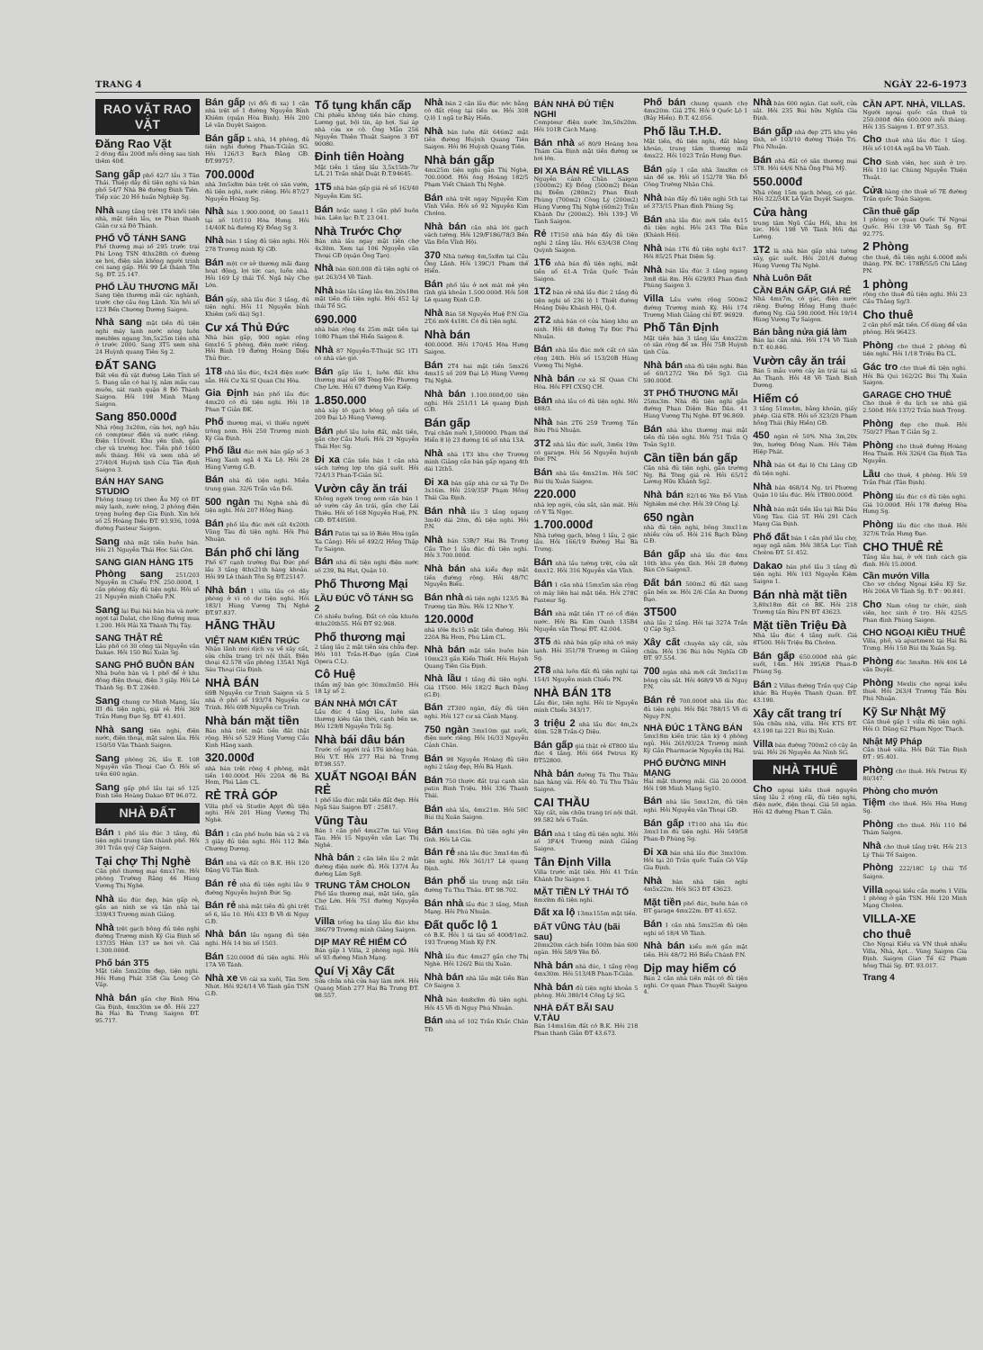TRANG 4 NGÀY 22-6-1973
RAO VẶT RAO VẶT
Đăng Rao Vặt
2 dòng đầu 200đ mỗi dòng sau tính thêm 40đ.
Sang gấp phố 42/7 lầu 3 Tân Thái. Thiệp dây đủ tiện nghi và bàn phố 54/7 Nhà Bè đường Đinh Tiên. Tiếp xúc 20 Hồ huấn Nghiệp Sg.
Nhà sang tầng trệt 1T4 khối tiện nhà, mặt tiền lầu, xe Phan thanh Giản cư xá Đô Thành.
PHỐ VÕ TÁNH SANG
Phố thương mại số 295 trước trại Phi Long TSN 4thx28th có đường xe hơi, điện sản không người trình coi sang gấp. Hỏi 99 Lê thánh Tôn Sg. ĐT. 25.147.
PHỐ LẦU THƯƠNG MÃI
Sang tiện thương mãi các nghành, trước chợ cầu ông Lãnh. Xin hỏi số 123 Bến Chương Dương Saigon.
Nhà sang mặt tiền đủ tiện nghi máy lạnh nước nóng luôn meubles ngang 3m,5x25m tiện nhà ở trước 2000. Sang 3T5 xem nhà 24 Huỳnh quang Tiên Sg 2.
ĐẤT SANG
Đất vên đủ vật đường Liên Tỉnh số 5. Đang sẵn có hai lý, nằm mấu cau muôn, sát ranh quận 8 Đô Thành Saigon. Hỏi 198 Minh Mạng Saigon.
Sang 850.000đ
Nhà rộng 3x20m, cửa hơi, ngõ hậu có compteur điện và nước riêng. Điện 110volt. Khu yên tĩnh, gần chợ và trường học. Tiền phố 1600 mỗi tháng. Hỏi và xem nhà số 27/40/4 Huỳnh tịnh Của Tân định Saigon 3.
BÁN HAY SANG STUDIO
Phòng trang trí theo Âu Mỹ có ĐT máy lạnh, nước nóng, 2 phòng điện trọng buồng đẹp Gia Định. Xin hỏi số 25 Hoàng Diệu ĐT. 93.936, 109A đường Pasteur Saigon.
Sang nhà mặt tiền buôn bán. Hỏi 21 Nguyễn Thái Học Sài Gòn.
SANG GIAN HÀNG 1T5
Phòng sang 251/203 Nguyễn m Chiểu P.N. 250.000đ, 1 căn phòng đầy đủ tiện nghi. Hỏi số 21 Nguyễn minh Chiểu P.N.
Sang lại Đại bài bán bia và nước ngọt tại Dalat, cho lũng đường mua 1.200. Hỏi Hải Xã Thành Thị Tây.
SANG THẬT RẺ
Lâu phố có 30 công tài Nguyễn văn Dakao. Hỏi 150 Bùi Xuân Sg.
SANG PHỐ BUÔN BÁN
Nhà buôn bán và 1 phố để ở khu đông điện thoại, điện 3 giây. Hỏi Lê Thánh Sg. Đ.T. 23640.
Sang chung cư Minh Mạng, lầu III đủ tiện nghi, giá rẻ. Hỏi 369 Trần Hưng Đạo Sg. ĐT 41.401.
Nhà sang tiện nghi, điện nước, điện thoại, mặt salon lầu. Hỏi 150/50 Văn Thành Saigon.
Sang phòng 26, lầu E. 108 Nguyễn văn Thoại Cao Ô. Hỏi số trên 600 ngàn.
Sang gấp phố lầu tại số 125 Đinh tiên Hoàng Dakao ĐT 96.072.
NHÀ ĐẤT
Bán 1 phố lầu đúc 3 tầng, đủ tiện nghi trung tâm thành phố. Hỏi 391 Trần quý Cáp Saigon.
Tại chợ Thị Nghè
Căn phố thương mại 4mx17m. Hỏi phòng Trường Răng 46 Hùng Vương Thị Nghè.
Nhà lầu đúc đẹp, bán gấp rẻ, gần an ninh xe và tận nhà tại 339/43 Trương minh Giảng.
Nhà trệt gạch bông đủ tiện nghi đường Trương minh Ký Gia Định số 137/35 Hẻm 137 xe hơi vô. Giá 1.300.000đ.
Phố bán 3T5
Mặt tiền 5mx20m đẹp, tiện nghi. Hỏi Hưng Phát 358 Gia Long Gò Vấp.
Nhà bán gần chợ Bình Hòa Gia Định, 4mx30m xe đỗ. Hỏi 227 Bà Hai Bà Trưng Saigon ĐT. 95.717.
Bán gấp (vì đổi đi xa) 1 căn nhà trệt số 1 đường Nguyễn Bỉnh Khiêm (quận Hòa Bình). Hỏi 200 Lê văn Duyệt Saigon.
Bán gấp L nhà, 14 phòng, đủ tiện nghi đường Phan-T-Giản SG. Hỏi 126/13 Bạch Đằng GĐ. ĐT.99757.
700.000đ
nhà 3m5x8m bán trệt có sân vườn, đủ tiện nghi, nước riêng. Hỏi 87/27 Nguyễn Hoàng Sg.
Nhà bán 1.900.000đ, 00 5mx11 tại số 10/110 Hòa Hưng. Hỏi 14/40K bà đường Kỳ Đồng Sg 3.
Nhà bán 1 tầng đủ tiện nghi. Hỏi 278 Trương minh Ký GĐ.
Bán một cơ sở thương mãi đang hoạt động, lợi tức cao, luôn nhà. Hỏi 169 Lý thái Tổ. Ngã bảy Chợ Lớn.
Bán gấp, nhà lầu đúc 3 tầng, đủ tiện nghi. Hỏi 11 Nguyễn bỉnh Khiêm (nối dài) Sg1.
Cư xá Thủ Đức
Nhà bán gấp, 900 ngàn rộng 6mx16 5 phòng, điện nước riêng. Hỏi Bình 19 đường Hoàng Diệu Thủ Đức.
1T8 nhà lầu đúc, 4x24 điện nước sẵn. Hỏi Cư Xá Sĩ Quan Chí Hòa.
Gia Định bán phố lầu đúc 4mx20 có đủ tiện nghi. Hỏi 18 Phan T Giản ĐK.
Phố thương mại, vì thiếu người trông nom. Hỏi 250 Trương minh Ký Gia Định.
Phố lầu đúc mới bán gấp số 3 Hàng Xanh ngã 4 Xa Lộ. Hỏi 28 Hùng Vương G.Đ.
Bán nhà đủ tiện nghi. Miễn trung gian. 32/6 Trần văn Đổi.
500 ngàn Thị Nghè nhà đủ tiện nghi. Hỏi 207 Hồng Bàng.
Bán phố lầu đúc mới cất 4x20th Vũng Tàu đủ tiện nghi. Hỏi Phú Nhuận.
Bán phố chi lăng
Phố 67 cạnh trường Đại Đức phố lầu 3 tầng 4thx21th hàng khoản. Hỏi 99 Lê thánh Tôn Sg ĐT.25147.
Nhà bán 1 villa lầu có dãy phòng ở vì có dư tiện nghi. Hỏi 183/1 Hùng Vương Thị Nghè ĐT.97.837.
HÃNG THẦU
VIỆT NAM KIẾN TRÚC
Nhận lãnh mọi dịch vụ về xây cất, sửa chữa trang trí nội thất. Điện thoại 42.578 văn phòng 135A1 Ngã Sáu Thoại Gia Định.
NHÀ BÁN
69B Nguyễn cư Trinh Saigon và 5 nhà ở phố số 193/74 Nguyễn cư Trinh. Hỏi 69B Nguyễn cư Trinh.
Nhà bán mặt tiền
Bán nhà trệt mặt tiền đất thật rộng. Hỏi số 529 Hùng Vương Cầu Kinh Hãng xanh.
320.000đ
nhà bán trệt rộng 4 phòng, mặt tiền 140.000đ. Hỏi 220A đệ Bà Hom, Phú Lâm CL.
RẺ TRẢ GÓP
Villa phố và Studio Appt đủ tiện nghi. Hỏi 201 Hùng Vương Thị Nghè.
Bán 1 căn phố buôn bán và 2 và 3 giây đủ tiện nghi. Hỏi 112 Bến Chương Dương.
Bán nhà và đất có B.K. Hỏi 120 Đặng Vũ Tân Bình.
Bán rẻ nhà đủ tiện nghi lầu 9 đường Nguyễn huỳnh Đức Sg.
Bán rẻ nhà mặt tiền đủ ghi trệt số 6, lầu 10. Hỏi 433 Đ Võ di Nguy G.Đ.
Nhà bán lầu ngang đủ tiện nghi. Hỏi 14 bis số 1503.
Bán 520.000đ đủ tiện nghi. Hỏi 17A Võ Tánh.
Nhà xe Võ cái xa xuôi, Tân Sơn Nhứt. Hỏi 924/14 Võ Tánh gần TSN G.Đ.
Tố tụng khẩn cấp
Chi phiếu không tiền bảo chứng. Lương gạt, bội tín, áp hợi. Sai áp nhà cửa xe cộ. Ông Mẫn 256 Nguyễn Thiện Thuật Saigon 3 ĐT 90080.
Đinh tiên Hoàng
Mặt tiền 1 tầng lầu 3,5x15th-7tr L/L 21 Trần nhật Duật Đ.T.94645.
1T5 nhà bán gấp giá rẻ số 163/40 Nguyễn Kim SG.
Bán hoặc sang 1 căn phố buôn bán. Liên lạc Đ.T. 23 041.
Nhà Trước Chợ
Bán nhà lầu ngay mặt tiền chợ 4x30m. Xem tại 106 Nguyễn văn Thoại GĐ (quận Ông Tạo).
Nhà bán 600.000 đủ tiện nghi có gạt 263/34 Võ Tánh.
Nhà bán lầu tầng lầu 4m.20x18m mặt tiền đủ tiện nghi. Hỏi 452 Lý thái Tổ SG.
690.000
nhà bán rộng 4x 25m mặt tiền tại 1080 Phạm thế Hiển Saigon 8.
Nhà 87 Nguyễn-T-Thuật SG 1T1 có nhà vào gió.
Bán gấp lầu 1, luôn đất khu thương mại số 98 Tòng Đốc Phương Chợ Lớn. Hỏi 67 đường Vạn Kiếp.
1.850.000
nhà xây tô gạch bông gỗ tiền số 209 Đại Lộ Hùng Vương.
Bán phố lầu luôn đất, mặt tiền, gần chợ Cầu Muối. Hỏi 29 Nguyễn Thái Học Sg.
Đi xa Cần tiền bán 1 căn nhà vách tường lợp tôn giá suốt. Hỏi 724/13 Phan-T-Giản SG.
Vườn cây ăn trái
Không người trong nom cần bán 1 sở vườn cây ăn trái, gần chợ Lái Thiêu. Hỏi số 168 Nguyễn Huệ, PN. GĐ. ĐT.40500.
Bán Patin tại xa lộ Biên Hòa (gần Xa Cảng). Hỏi số 492/2 Hồng Thập Tự Saigon.
Bán nhà đủ tiện nghi điện nước số 239, Bà Hạt, Quận 10.
Phố Thương Mại
LẦU ĐÚC VÕ TÁNH SG 2
Có nhiều buồng. Đất có cửa khuôn 4thx20th55. Hỏi ĐT 92.968.
Phố thương mại
2 tầng lầu 2 mặt tiền sửa chữa đẹp. Hỏi 101 Trần-H-Đạo (gần Ciné Opera C.L).
Cô Huệ
thẩm mỹ bán góc 30mx3m50. Hỏi 18 Lý số 2.
BÁN NHÀ MỚI CẤT
Lầu đúc 4 tầng lầu, luôn sàn thương kiêu tân thời, cạnh bến xe. Hỏi 129/8 Nguyễn Trãi Sg.
Nhà bái dâu bán
Trước cổ người trả 1T6 không bán. Hỏi V.T. Hỏi 277 Hai bà Trưng ĐT.98.557.
XUẤT NGOẠI BÁN RẺ
1 phố lầu đúc mặt tiền đất đẹp. Hỏi Ngã Sáu Saigon ĐT : 25817.
Vũng Tàu
Bán 1 căn phố 4mx27m tại Vũng Tàu. Hỏi 15 Nguyễn văn Lạc Thị Nghè.
Nhà bán 2 căn liền lầu 2 mặt đường điện nước đủ. Hỏi 137/4 Âu đường Lâm Sg8.
TRUNG TÂM CHOLON
Phố lầu thương mại, mặt tiền, gần Chợ Lớn. Hỏi 751 đường Nguyễn Trãi.
Villa trống ba tầng lầu đúc khu 386/79 Trương minh Giảng Saigon.
DỊP MAY RẺ HIẾM CÓ
Bán gấp 1 Villa, 2 phòng ngủ. Hỏi số 93 đường Minh Mạng.
Quí Vị Xây Cất
Sửa chữa nhà cửa hay làm mới. Hỏi Quang Minh 277 Hai Bà Trưng ĐT. 98.557.
Nhà bán 2 căn lầu đúc nóc bằng có đất rộng tại tiền xe. Hỏi 308 Q.lộ 1 ngã tư Bảy Hiền.
Nhà bán luôn đất 646m2 mặt tiền đường Huỳnh Quang Tiên Saigon. Hỏi 96 Huỳnh Quang Tiên.
Nhà bán gấp
4mx25m tiện nghi gần Thị Nghè, 700.000đ. Hỏi ông Hoàng 182/5 Phạm Viết Chánh Thị Nghè.
Bán nhà trệt ngay Nguyễn Kim Vĩnh Viễn. Hỏi số 92 Nguyễn Kim Cholon.
Nhà bán căn nhà lót gạch vách tường. Hỏi 129/F186/78/3 Bến Vân Đồn Vĩnh Hội.
370 Nhà tường 4m,5x8m tại Cầu Ông Lãnh. Hỏi 139C/1 Phạm thế Hiển.
Bán phố lầu ở nơi mát mẻ yên tĩnh giá khoản 1.500.000đ. Hỏi 508 Lê quang Định G.Đ.
Nhà Bán 58 Nguyễn Huệ P.N Gia 2T,6 mới 4x18t. Có đủ tiện nghi.
Nhà bán
400.000đ. Hỏi 170/45 Hòa Hưng Saigon.
Bán 2T4 hai mặt tiền 5mx26 4mx15 số 209 Đại Lộ Hùng Vương Thị Nghè.
Nhà bán 1.100.000đ,00 tiện nghi. Hỏi 251/11 Lê quang Định G.Đ.
Bán gấp
Trại chăn nuôi 1,500000. Phạm thế Hiển 8 lộ 23 đường 16 số nhà 13A.
Nhà nhà 1T3 khu chợ Trương minh Giảng cần bán gấp ngang 4th dài 12th5.
Đi xa bán gấp nhà cư xá Tự Do 3x16m. Hỏi 259/35F Phạm Hồng Thái Gia Định.
Bán nhà lầu 3 tầng ngang 3m40 dài 20m, đủ tiện nghi. Hỏi P.N.
Nhà bán 53B/7 Hai Bà Trưng Cầu Thơ 1 lầu đúc đủ tiện nghi. Hỏi 3.700.000đ.
Nhà bán nhà kiểu đẹp mặt tiền đường rộng. Hỏi 48/7C Nguyễn Biểu.
Bán nhà đủ tiện nghi 123/5 Bà Trương tân Bửu. Hỏi 12 Nhơ Y.
120.000đ
nhà tôle 8x15 mặt tiền đường. Hỏi 220A Bà Hom, Phú Lâm CL.
Nhà bán mặt tiền buôn bán 10mx23 gần Kiến Thiết. Hỏi Huỳnh Quang Tiên Gia Định.
Nhà lầu 1 tầng đủ tiện nghi. Giá 1T500. Hỏi 182/2 Bạch Đằng (G.Đ).
Bán 2T300 ngàn, đầy đủ tiện nghi. Hỏi 127 cư xá Cảnh Mạng.
750 ngàn 3mx10m gạt xuốt, điện nước riêng. Hỏi 16/33 Nguyễn Cảnh Chân.
Bán 98 Nguyễn Hoàng đủ tiện nghi 2 tầng đẹp, Hỏi Bà Hạnh.
Bán 750 thước đất trại cạnh sân patin Bình Triệu. Hỏi 336 Thanh Thái.
Bán nhà lầu, 4mx21m. Hỏi 50C Bùi thị Xuân Saigon.
Bán 4mx16m. Đủ tiện nghi yên tĩnh. Hỏi Lê Gia.
Bán rẻ nhà lầu đúc 3mx14m đủ tiện nghi. Hỏi 361/17 Lê quang Định.
Bán phố lầu trung mặt tiền đường Tú Thu Thâu. ĐT. 98.702.
Bán nhà lầu đúc 3 tầng, Minh Mạng. Hỏi Phú Nhuận.
Đất quốc lộ 1
có B.K. Hỏi 1 tá tàu số 400đ/1m2. 193 Trương Minh Ký P.N.
Nhà lầu đúc 4mx27 gần chợ Thị Nghè. Hỏi 126/2 Bùi thị Xuân.
Nhà bán nhà lầu mặt tiền Bàn Cờ Saigon 3.
Nhà bán 4m8x9m đủ tiện nghi. Hỏi 45 Võ di Nguy Phú Nhuận.
Bán nhà số 102 Trần Khắc Chân TĐ.
BÁN NHÀ ĐỦ TIỆN NGHI
Compteur điện nước 3m,50x20m. Hỏi 101B Cách Mạng.
Bán nhà số 80/9 Hoàng hoa Thám Gia Định mặt tiền đường xe hơi lớn.
ĐI XA BÁN RẺ VILLAS
Nguyễn cảnh Chân Saigon (1000m2) Kỳ Đồng (500m2) Đoàn thị Điểm (280m2) Phan Đình Phùng (700m2) Công Lý (200m2) Hùng Vương Thị Nghè (60m2) Trần Khánh Dư (200m2). Hỏi 139-J Võ Tánh Saigon.
Rẻ 1T150 nhà bán đầy đủ tiện nghi 2 tầng lầu. Hỏi 63/4/38 Công Quỳnh Saigon.
1T6 nhà bán đủ tiện nghi, mặt tiền số 61-A Trần Quốc Toản Saigon.
1T2 bán rẻ nhà lầu đúc 2 tầng đủ tiện nghi số 236 lộ 1 Thiết đường Hoàng Diệu Khánh Hội, Q.4.
2T2 nhà bán có cửa hàng khu an ninh. Hỏi 48 đường Tự Đức Phú Nhuận.
Bán nhà lầu đúc mới cất có sân rộng 24th. Hỏi số 153/20B Hùng Vương Thị Nghè.
Nhà bán cư xá Sĩ Quan Chí Hòa. Hỏi FFI CXSQ CH.
Bán nhà lầu có đủ tiện nghi. Hỏi 488/3.
Nhà bán 2T6 259 Trương Tấn Bửu Phú Nhuận.
3T2 nhà lầu đúc suốt, 3m6x 19m có garage. Hỏi 56 Nguyễn huỳnh Đức PN.
Bán nhà lầu 4mx21m. Hỏi 50C Bùi thị Xuân Saigon.
220.000
nhà lợp ngói, cửa sắt, sân mát. Hỏi cô Y Tá Ngọc.
1.700.000đ
Nhà tường gạch, bông 1 lầu, 2 gác lầu. Hỏi 166/19 Đường Hai Bà Trưng.
Bán nhà lầu tường trệt, cửa sắt 4mx12. Hỏi 316 Nguyễn văn Vĩnh.
Bán 1 căn nhà 15mx5m sân rộng có máy liên hai mặt tiền. Hỏi 278C Pasteur Sg.
Bán nhà mặt tiền 1T có cổ điện nước. Hỏi Bà Kim Oanh 135B4 Nguyễn văn Thoại ĐT. 42.004.
3T5 đủ nhà bán gấp nhà có máy lạnh. Hỏi 351/78 Trương m Giảng Sg.
2T8 nhà luôn đất đủ tiện nghi tại 154/1 Nguyễn minh Chiểu PN.
NHÀ BÁN 1T8
Lầu đúc, tiện nghi. Hỏi từ Nguyễn minh Chiểu 343/17.
3 triệu 2 nhà lầu đúc 4m,2x 40m. 52B Trần-Q Diệu.
Bán gấp giá thật rẻ 6T800 lầu đúc 4 tầng. Hỏi 664 Petrus Ký ĐT52800.
Nhà bán đường Tú Thu Thâu bán hàng vải. Hỏi 40. Tú Thu Thâu Saigon.
CAI THẦU
Xây cất, sửa chữa trang trí nội thất. 99.582 hỏi 6 Tuấn.
Bán nhà 1 tầng đủ tiện nghi. Hỏi số 3F4/4 Trương minh Giảng Saigon.
Tân Định Villa
Villa trước mặt tiền. Hỏi 41 Trần Khánh Dư Saigon 1.
MẶT TIỀN LÝ THÁI TỔ
8mx9m đủ tiện nghi.
Đất xa lộ 13mx155m mặt tiền.
ĐẤT VŨNG TÀU (bãi sau)
20mx20m cách biển 100m bán 600 ngàn. Hỏi 58/9 Yên Đỗ.
Nhà bán nhà đúc, 1 tầng rộng 4mx30m. Hỏi 513/4B Phan-T-Giản.
Nhà bán đủ tiện nghi khoản 5 phòng. Hỏi 380/14 Công Lý SG.
NHÀ ĐẤT BÃI SAU V.TÀU
Bán 14mx16m đất có B.K. Hỏi 218 Phan thanh Giản ĐT 43.673.
Phố bán chung quanh chợ 4mx20m. Giá 2T6. Hỏi 9 Quốc Lộ 1 (Bảy Hiền). Đ.T. 42.056.
Phố lầu T.H.Đ.
Mặt tiền, đủ tiện nghi, đất bằng khoán, trung tâm thương mãi 4mx22. Hỏi 1023 Trần Hưng Đạo.
Bán gấp 1 căn nhà 3mx8m có sân để xe. Hỏi số 152/78 Yên Đỗ Công Trường Nhân Chủ.
Nhà bán đầy đủ tiện nghi 5th tại số 373/15 Phan đình Phùng Sg.
Bán nhà lầu đúc mới tiền 4x15 đủ tiện nghi. Hỏi 243 Tôn Đản (Khánh Hội).
Nhà bán 1T6 đủ tiện nghi 4x17. Hỏi 85/25 Phát Diệm Sg.
Nhà bán lầu đúc 3 tầng ngang 3m8 dài 8m. Hỏi 629/83 Phan đình Phùng Saigon 3.
Villa Lầu vườn rộng 500m2 đường Trương minh Ký. Hỏi 174 Trương Minh Giảng chỉ ĐT. 96929.
Phố Tân Định
Mặt tiền bán 3 tầng lầu 4mx22m có sân rộng để xe. Hỏi 75B Huỳnh tịnh Của.
Nhà bán nhà đủ tiện nghi. Bán số 60/127/2 Yên Đỗ Sg3. Giá 590.000đ.
3T PHỐ THƯƠNG MÃI
25mx3m. Nhà đủ tiện nghi gần đường Phan Diệm Bán Dân. 41 Hùng Vương Thị Nghè. ĐT 96.869.
Bán nhà khu thương mại mặt tiền đủ tiện nghi. Hỏi 751 Trần Q Toản Sg10.
Cần tiền bán gấp
Căn nhà đủ tiện nghi, gần trường Ng. Bá Tòng giá rẻ. Hỏi 65/12 Lương Hữu Khánh Sg2.
Nhà bán 82/146 Yên Đỗ Vĩnh Nghiêm mé chợ. Hỏi 39 Công Lý.
650 ngàn
nhà đủ tiện nghi, bông 3mx11m nhiều cửa sổ. Hỏi 216 Bạch Đằng G.Đ.
Bán gấp nhà lầu đúc 4mx 10th khu yên tĩnh. Hỏi 28 đường Bàn Cờ Saigon3.
Đất bán 500m2 đủ đất sang gần bến xe. Hỏi 2/6 Cần An Dương Đạo.
3T500
nhà lầu 2 tầng. Hỏi tại 327A Trần Q Cáp Sg3.
Xây cất chuyên xây cất, sửa chữa. Hỏi 136 Bùi hữu Nghĩa GĐ ĐT. 97.554.
700 ngàn nhà mới cất 3m5x11m bông cửa sắt. Hỏi 468/9 Võ di Nguy P.N.
Bán rẻ 700.000đ nhà lầu đúc đủ tiện nghi. Hỏi Đặt 788/15 Võ di Nguy P.N.
NHÀ ĐÚC 1 TẦNG BÁN
5mx18m kiến trúc tân kỳ 4 phòng ngủ. Hỏi 261/93/2A Trương minh Ký Gần Pharmacie Nguyễn thị Hai.
PHỐ ĐƯỜNG MINH MẠNG
Hai mặt thương mãi. Giá 20.000đ. Hỏi 198 Minh Mạng Sg10.
Bán nhà lầu 5mx12m, đủ tiện nghi. Hỏi Nguyễn văn Thoại GĐ.
Bán gấp 1T100 nhà lầu đúc 3mx11m đủ tiện nghi. Hỏi 549/58 Phan-Đ Phùng Sg.
Đi xa bán nhà lầu đúc 3mx10m. Hỏi tại 20 Trần quốc Tuấn Gò Vấp Gia Định.
Nhà bán nhà tiện nghi 4m5x22m. Hỏi SG3 ĐT 43623.
Mặt tiền phố đúc, buôn bán có ĐT garage 4mx22m. ĐT 41.652.
Bán 1 căn nhà 5mx25m đủ tiện nghi số 18/4 Võ Tánh.
Nhà bán kiểu mới gần mặt tiền. Hỏi 48/72 Hồ Biểu Chánh P.N.
Dịp may hiếm có
Bán 2 căn nhà tiền mặt có đủ tiện nghi. Cơ quan Phan Thuyết Saigon 4.
Nhà bán 600 ngàn. Gạt suốt, cửa sắt. Hỏi 235 Bùi hữu Nghĩa Gia Định.
Bán gấp nhà đẹp 2T5 khu yên tĩnh, số 103/10 đường Thiện Trị. Phú Nhuận.
Bán nhà đất có sân thương mại 5T8. Hỏi 64/6 Nhà Ông Phú Mỹ.
550.000đ
Nhà rộng 15m gạch bông, có gác. Hỏi 322/34K Lê Văn Duyệt Saigon.
Cửa hàng
trung tâm Ngũ Cầu Hồi, khu lợi tức. Hỏi 198 Võ Tánh Hồi đại Lường.
1T2 là nhà bán gấp nhà tường xây, gác suốt. Hỏi 201/4 đường Hùng Vương Thị Nghè.
Nhà Luôn Đất
CẦN BÁN GẤP, GIÁ RẺ
Nhà 4mx7m, có gác, điện nước riêng. Đường Hồng Hưng thuộc đường Ng. Giá 590.000đ. Hỏi 19/14 Hùng Vương Tự Saigon.
Bán bằng nửa giá làm
Bán lại căn nhà. Hỏi 174 Võ Tánh Đ.T. 40.846.
Vườn cây ăn trái
Bán 5 mẫu vườn cây ăn trái tại xã An Thạnh. Hỏi 48 Võ Tánh Bình Dương.
Hiếm có
3 tầng 51mx4m, bằng khoán, giấy phép. Giá 6T8. Hỏi số 323/20 Phạm hồng Thái (Bảy Hiền) GĐ.
450 ngàn rẻ 50% Nhà 3m,20x 9m, hướng Đông Nam. Hỏi Tiệm Hiệp Phát.
Nhà bán 64 đại lộ Chi Lăng GĐ đủ tiện nghi.
Nhà bán 468/14 Ng. trí Phương Quận 10 lầu đúc. Hỏi 1T800.000đ.
Nhà bán mặt tiền lầu tại Bãi Dâu Vũng Tàu. Giá 5T. Hỏi 291 Cách Mạng Gia Định.
Phố đất bán 1 căn phố lầu chợ, ngay ngã năm. Hỏi 385A Lục Tỉnh Cholon ĐT. 51.452.
Dakao bán phố lầu 3 tầng đủ tiện nghi. Hỏi 103 Nguyễn Kiệm Saigon 1.
Bán nhà mặt tiền
3,80x18m đất có BK. Hỏi 218 Trương tấn Bửu PN ĐT 43623.
Mặt tiền Triệu Đà
Nhà lầu đúc 4 tầng suốt. Giá 8T500. Hỏi Triệu Đà Cholon.
Bán gấp 650.000đ nhà gác suốt, 14m. Hỏi 395/68 Phan-Đ Phùng Sg.
Bán 2 Villas đường Trần quý Cáp khác Bà Huyện Thanh Quan. ĐT. 43.190.
Xây cất trang trí
Sửa chữa nhà, villa. Hỏi KTS ĐT. 43.190 tại 221 Bùi thị Xuân.
Villa bán đường 700m2 có cây ăn trái. Hỏi 26 Nguyễn An Ninh SG.
NHÀ THUÊ
Cho ngoại kiều thuê nguyên tầng lầu 2 rộng rãi, đủ tiện nghi, điện nước, điện thoại. Giá 50 ngàn. Hỏi 42 đường Phan T. Giản.
CẦN APT. NHÀ, VILLAS.
Người ngoại quốc cần thuê từ 250.000đ đến 600.000 mỗi tháng. Hỏi 135 Saigon 1. ĐT 97.353.
Cho thuê nhà lầu đúc 1 tầng. Hỏi số 1014A ngã ba Võ Tánh.
Cho Sinh viên, học sinh ở trọ. Hỏi 110 lạc Chùng Nguyễn Thiện Thuật.
Cửa hàng cho thuê số 7E đường Trần quốc Toản Saigon.
Cần thuê gấp
1 phòng cơ quan Quốc Tế Ngoại Quốc. Hỏi 139 Võ Tánh Sg. ĐT. 92.775.
2 Phòng
cho thuê, đủ tiện nghi 6.000đ mỗi tháng. PN. ĐC: 178B/55/5 Chi Lăng PN.
1 phòng
rộng cho thuê đủ tiện nghi. Hỏi 23 Cầu Thắng Sg/3.
Cho thuê
2 căn phố mặt tiền. Cổ dùng để văn phòng. Hỏi 96423.
Phòng cho thuê 2 phòng đủ tiện nghi. Hỏi 1/18 Triệu Đà CL.
Gác tro cho thuê đủ tiện nghi. Hỏi Bà Quì 162/2G Bùi Thị Xuân Saigon.
GARAGE CHO THUÊ
Cho thuê ở du lịch xe nhà giá 2.500đ. Hỏi 137/2 Trần bình Trọng.
Phòng đẹp cho thuê. Hỏi 750/27 Phan T Giản Sg 2.
Phòng cho thuê đường Hoàng Hoa Thám. Hỏi 326/4 Gia Định Tân Nguyễn.
Lầu cho thuê, 4 phòng. Hỏi 59 Trần Phát (Tân Định).
Phòng lầu đúc có đủ tiện nghi. Giá 10.000đ. Hỏi 178 đường Hòa Hưng Sg.
Phòng lầu đúc cho thuê. Hỏi 327/6 Trần Hưng Đạo.
CHO THUÊ RẺ
Tầng lầu hai, ở với tình cách gia đình. Hỏi 15.000đ.
Cần mướn Villa
Cho vợ chồng Ngoại kiều Kỹ Sư. Hỏi 206A Võ Tánh Sg. Đ.T : 90.841.
Cho Nam công tư chức, sinh viên, học sinh ở trọ. Hỏi 425/5 Phan đình Phùng Saigon.
CHO NGOẠI KIỀU THUÊ
Villa, phố, và apartment tại Hai Bà Trưng. Hỏi 150 Bùi thị Xuân Sg.
Phòng đúc 3mx8m. Hỏi 406 Lê văn Duyệt.
Phòng Mexlis cho ngoại kiều thuê. Hỏi 263/4 Trương Tấn Bửu Phú Nhuận.
Kỹ Sư Nhật Mỹ
Cần thuê gấp 1 villa đủ tiện nghi. Hỏi O. Dũng 62 Phạm Ngọc Thạch.
Nhật Mỹ Pháp
Cần thuê villa. Hỏi Đất Tân Định ĐT : 95.401.
Phòng cho thuê. Hỏi Petrus Ký 80/347.
Phòng cho mướn
Tiệm cho thuê. Hỏi Hòa Hưng Sg.
Phòng cho thuê. Hỏi 110 Đề Thám Saigon.
Nhà cho thuê tầng trệt. Hỏi 213 Lý Thái Tổ Saigon.
Phòng 222/18C Lý thái Tổ Saigon.
Villa ngoại kiều cần mướn 1 Villa 1 phòng ở gần TSN. Hỏi 120 Minh Mạng Cholon.
VILLA-XE
cho thuê
Cho Ngoại Kiều và VN thuê nhiều Villa, Nhà, Apt... Vùng Saigon Gia Định. Saigon Giao Tế 62 Phạm hồng Thái Sg. ĐT. 93.017.
Trang 4